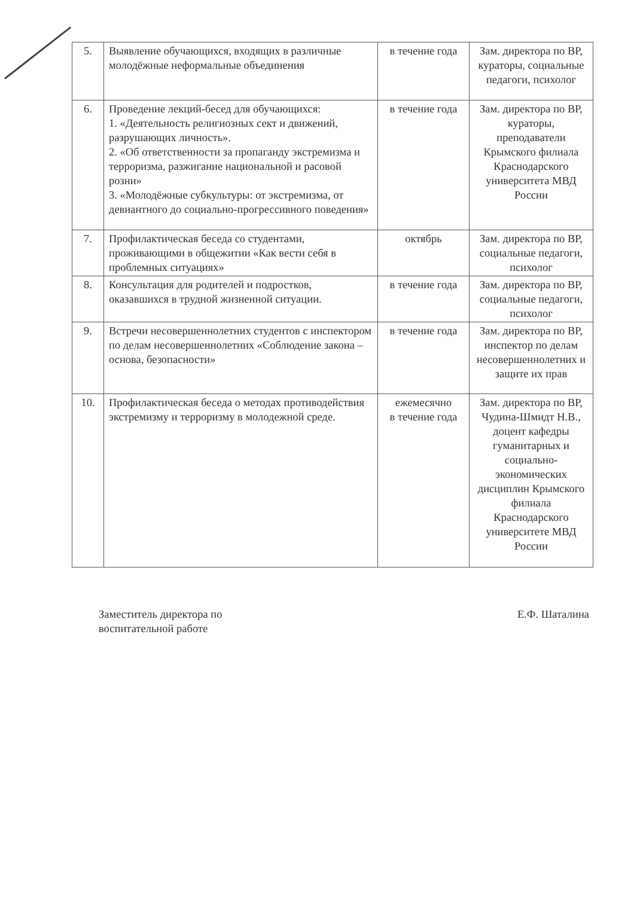| 5. | Выявление обучающихся, входящих в различные молодёжные неформальные объединения | в течение года | Зам. директора по ВР, кураторы, социальные педагоги, психолог |
| 6. | Проведение лекций-бесед для обучающихся: 1. «Деятельность религиозных сект и движений, разрушающих личность». 2. «Об ответственности за пропаганду экстремизма и терроризма, разжигание национальной и расовой розни» 3. «Молодёжные субкультуры: от экстремизма, от девиантного до социально-прогрессивного поведения» | в течение года | Зам. директора по ВР, кураторы, преподаватели Крымского филиала Краснодарского университета МВД России |
| 7. | Профилактическая беседа со студентами, проживающими в общежитии «Как вести себя в проблемных ситуациях» | октябрь | Зам. директора по ВР, социальные педагоги, психолог |
| 8. | Консультация для родителей и подростков, оказавшихся в трудной жизненной ситуации. | в течение года | Зам. директора по ВР, социальные педагоги, психолог |
| 9. | Встречи несовершеннолетних студентов с инспектором по делам несовершеннолетних «Соблюдение закона – основа, безопасности» | в течение года | Зам. директора по ВР, инспектор по делам несовершеннолетних и защите их прав |
| 10. | Профилактическая беседа о методах противодействия экстремизму и терроризму в молодежной среде. | ежемесячно в течение года | Зам. директора по ВР, Чудина-Шмидт Н.В., доцент кафедры гуманитарных и социально-экономических дисциплин Крымского филиала Краснодарского университете МВД России |
Заместитель директора по
воспитательной работе
Е.Ф. Шаталина